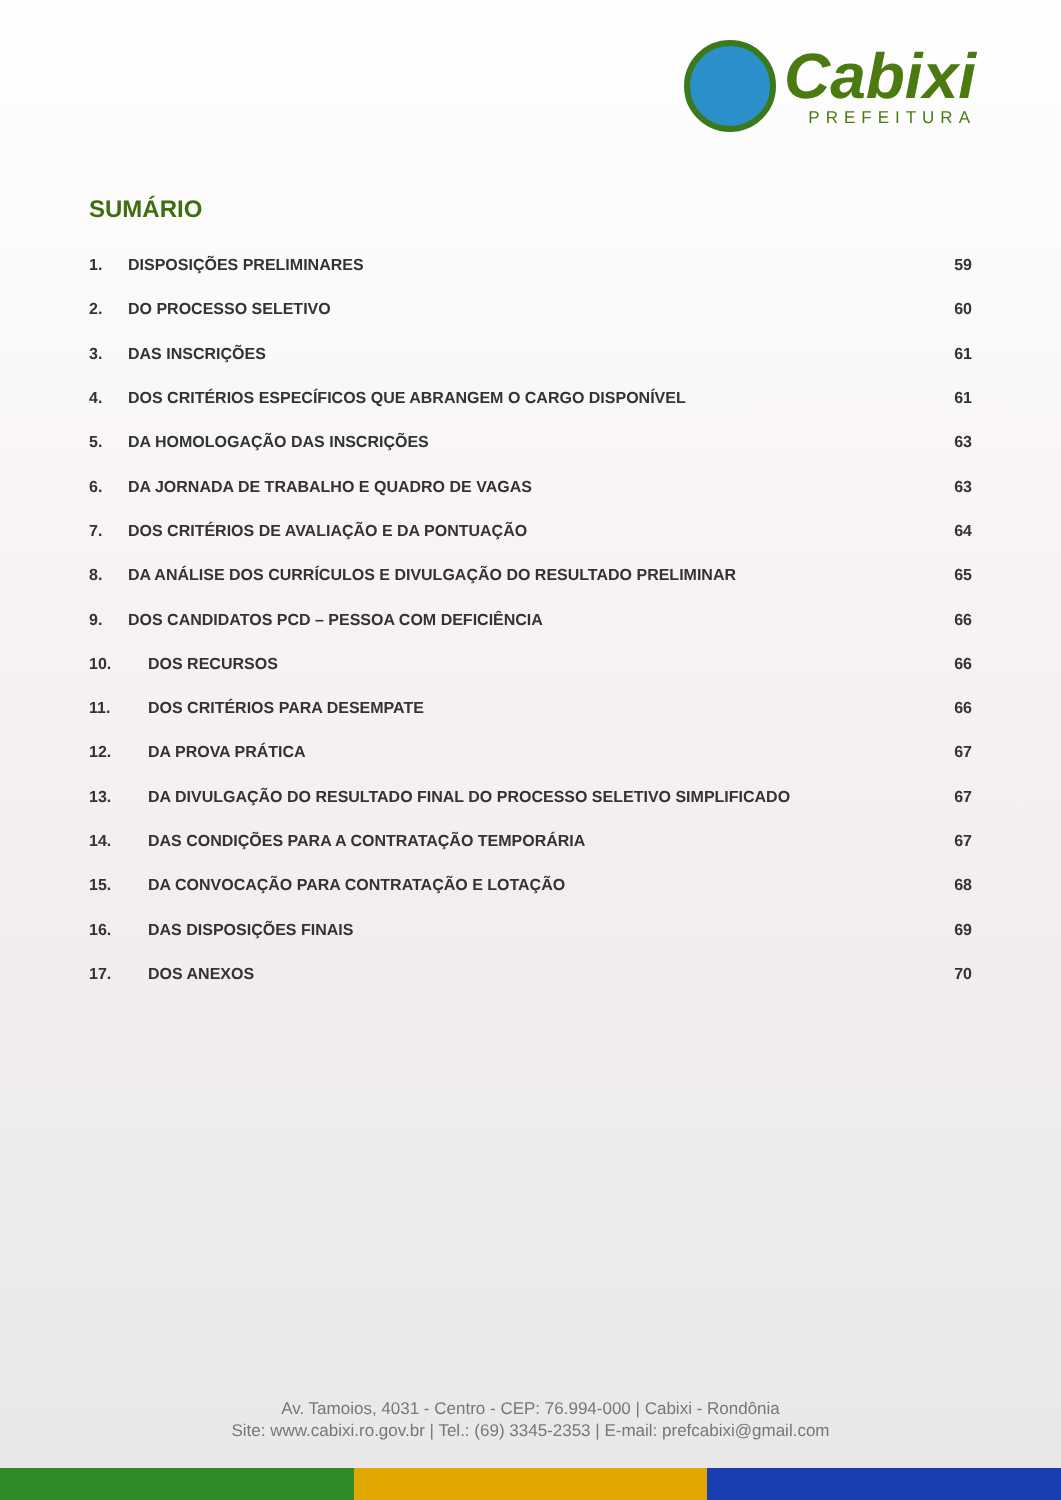Cabixi
PREFEITURA
SUMÁRIO
1. DISPOSIÇÕES PRELIMINARES 59
2. DO PROCESSO SELETIVO 60
3. DAS INSCRIÇÕES 61
4. DOS CRITÉRIOS ESPECÍFICOS QUE ABRANGEM O CARGO DISPONÍVEL 61
5. DA HOMOLOGAÇÃO DAS INSCRIÇÕES 63
6. DA JORNADA DE TRABALHO E QUADRO DE VAGAS 63
7. DOS CRITÉRIOS DE AVALIAÇÃO E DA PONTUAÇÃO 64
8. DA ANÁLISE DOS CURRÍCULOS E DIVULGAÇÃO DO RESULTADO PRELIMINAR 65
9. DOS CANDIDATOS PCD – PESSOA COM DEFICIÊNCIA 66
10. DOS RECURSOS 66
11. DOS CRITÉRIOS PARA DESEMPATE 66
12. DA PROVA PRÁTICA 67
13. DA DIVULGAÇÃO DO RESULTADO FINAL DO PROCESSO SELETIVO SIMPLIFICADO 67
14. DAS CONDIÇÕES PARA A CONTRATAÇÃO TEMPORÁRIA 67
15. DA CONVOCAÇÃO PARA CONTRATAÇÃO E LOTAÇÃO 68
16. DAS DISPOSIÇÕES FINAIS 69
17. DOS ANEXOS 70
Av. Tamoios, 4031 - Centro - CEP: 76.994-000 | Cabixi - Rondônia
Site: www.cabixi.ro.gov.br | Tel.: (69) 3345-2353 | E-mail: prefcabixi@gmail.com